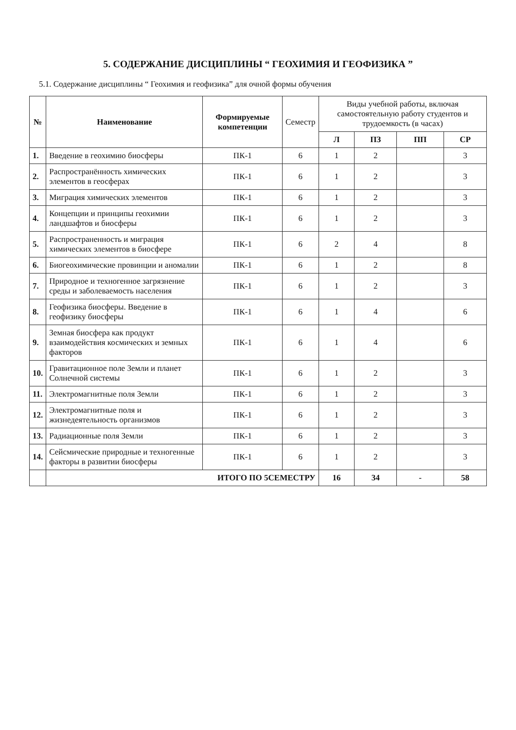5. СОДЕРЖАНИЕ ДИСЦИПЛИНЫ “ ГЕОХИМИЯ И ГЕОФИЗИКА ”
5.1. Содержание дисциплины “ Геохимия и геофизика” для очной формы обучения
| № | Наименование | Формируемые компетенции | Семестр | Виды учебной работы, включая самостоятельную работу студентов и трудоемкость (в часах) | | | |
| --- | --- | --- | --- | --- | --- | --- | --- |
| | | | | Л | ПЗ | ПП | СР |
| 1. | Введение в геохимию биосферы | ПК-1 | 6 | 1 | 2 | | 3 |
| 2. | Распространённость химических элементов в геосферах | ПК-1 | 6 | 1 | 2 | | 3 |
| 3. | Миграция химических элементов | ПК-1 | 6 | 1 | 2 | | 3 |
| 4. | Концепции и принципы геохимии ландшафтов и биосферы | ПК-1 | 6 | 1 | 2 | | 3 |
| 5. | Распространенность и миграция химических элементов в биосфере | ПК-1 | 6 | 2 | 4 | | 8 |
| 6. | Биогеохимические провинции и аномалии | ПК-1 | 6 | 1 | 2 | | 8 |
| 7. | Природное и техногенное загрязнение среды и заболеваемость населения | ПК-1 | 6 | 1 | 2 | | 3 |
| 8. | Геофизика биосферы. Введение в геофизику биосферы | ПК-1 | 6 | 1 | 4 | | 6 |
| 9. | Земная биосфера как продукт взаимодействия космических и земных факторов | ПК-1 | 6 | 1 | 4 | | 6 |
| 10. | Гравитационное поле Земли и планет Солнечной системы | ПК-1 | 6 | 1 | 2 | | 3 |
| 11. | Электромагнитные поля Земли | ПК-1 | 6 | 1 | 2 | | 3 |
| 12. | Электромагнитные поля и жизнедеятельность организмов | ПК-1 | 6 | 1 | 2 | | 3 |
| 13. | Радиационные поля Земли | ПК-1 | 6 | 1 | 2 | | 3 |
| 14. | Сейсмические природные и техногенные факторы в развитии биосферы | ПК-1 | 6 | 1 | 2 | | 3 |
| | ИТОГО ПО 5СЕМЕСТРУ | | | 16 | 34 | - | 58 |